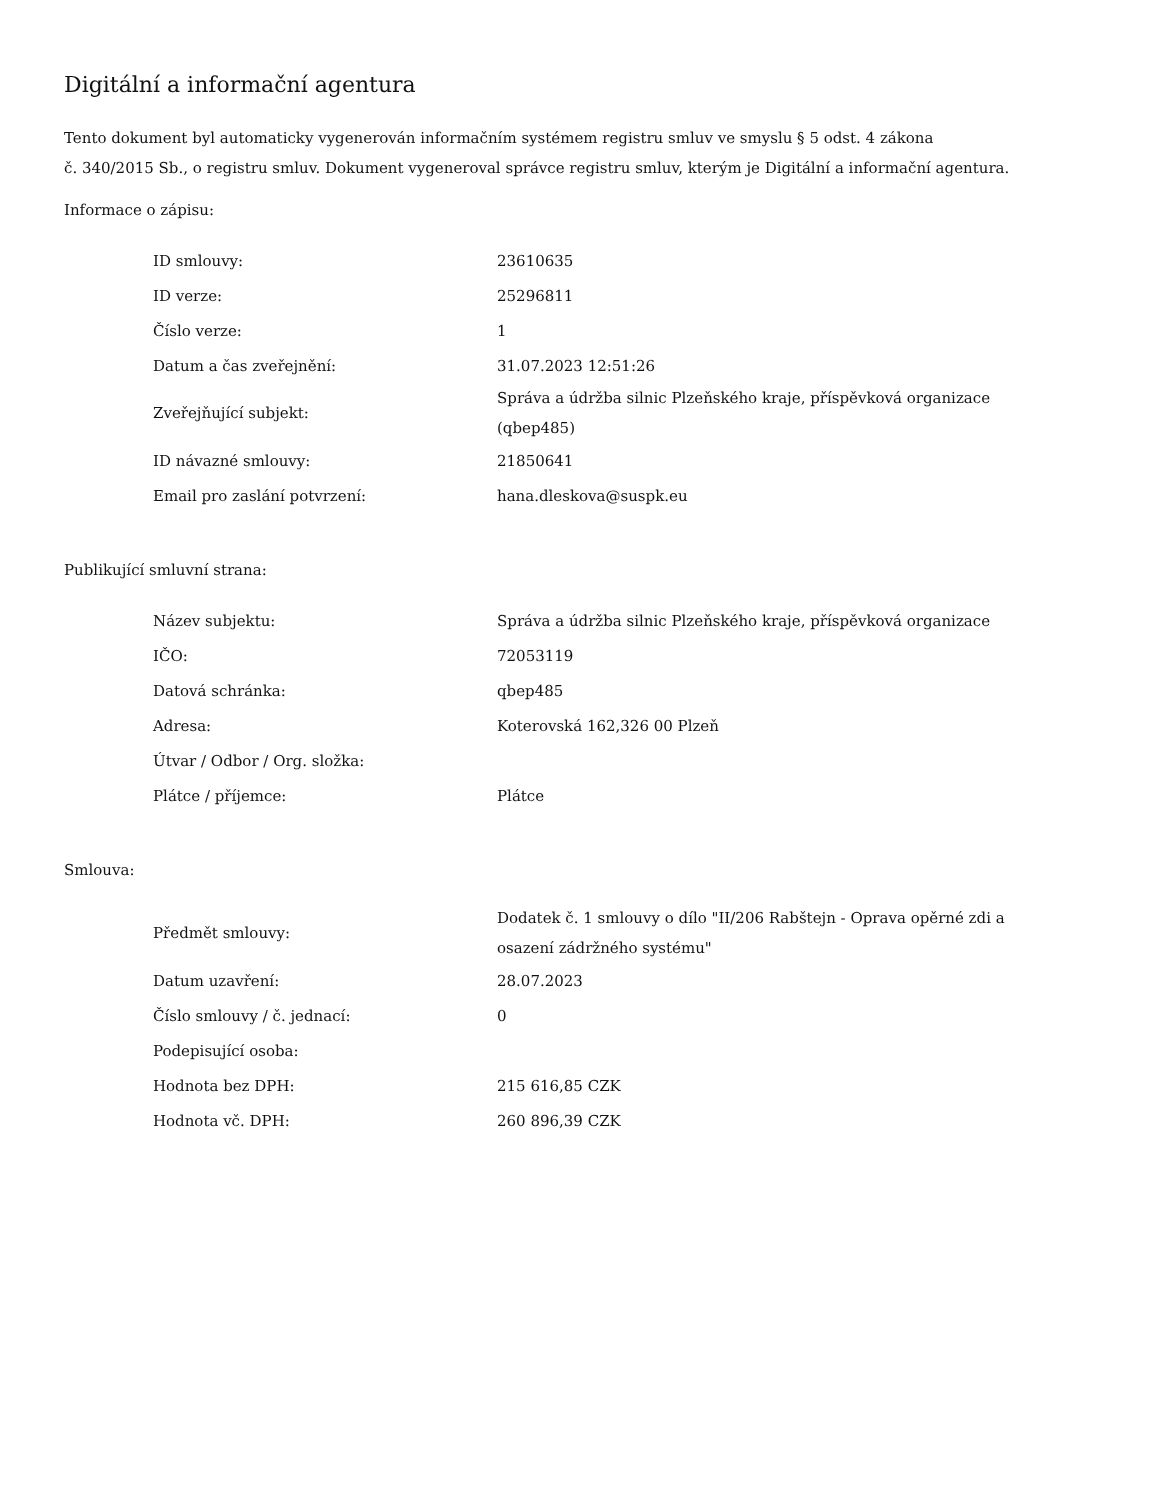Digitální a informační agentura
Tento dokument byl automaticky vygenerován informačním systémem registru smluv ve smyslu § 5 odst. 4 zákona
č. 340/2015 Sb., o registru smluv. Dokument vygeneroval správce registru smluv, kterým je Digitální a informační agentura.
Informace o zápisu:
| ID smlouvy: | 23610635 |
| ID verze: | 25296811 |
| Číslo verze: | 1 |
| Datum a čas zveřejnění: | 31.07.2023 12:51:26 |
| Zveřejňující subjekt: | Správa a údržba silnic Plzeňského kraje, příspěvková organizace (qbep485) |
| ID návazné smlouvy: | 21850641 |
| Email pro zaslání potvrzení: | hana.dleskova@suspk.eu |
Publikující smluvní strana:
| Název subjektu: | Správa a údržba silnic Plzeňského kraje, příspěvková organizace |
| IČO: | 72053119 |
| Datová schránka: | qbep485 |
| Adresa: | Koterovská 162,326 00 Plzeň |
| Útvar / Odbor / Org. složka: | |
| Plátce / příjemce: | Plátce |
Smlouva:
| Předmět smlouvy: | Dodatek č. 1 smlouvy o dílo "II/206 Rabštejn - Oprava opěrné zdi a osazení zádržného systému" |
| Datum uzavření: | 28.07.2023 |
| Číslo smlouvy / č. jednací: | 0 |
| Podepisující osoba: | |
| Hodnota bez DPH: | 215 616,85 CZK |
| Hodnota vč. DPH: | 260 896,39 CZK |